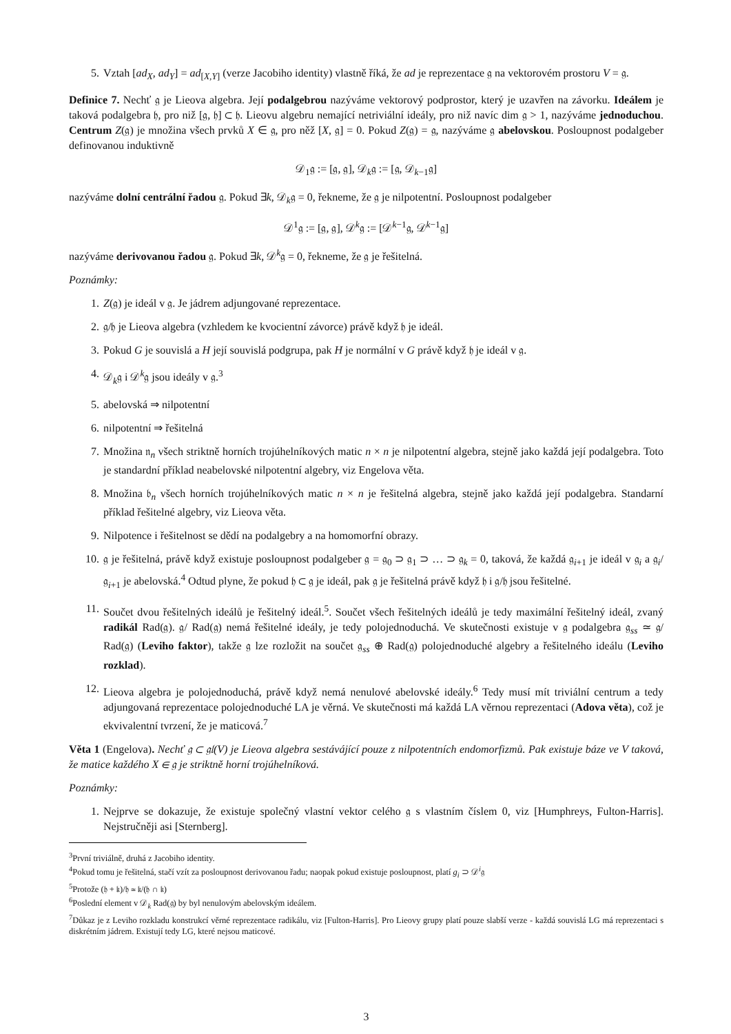5. Vztah [ad<sub>X</sub>, ad<sub>Y</sub>] = ad<sub>[X,Y]</sub> (verze Jacobiho identity) vlastně říká, že ad je reprezentace 𝔤 na vektorovém prostoru V = 𝔤.
Definice 7. Nechť 𝔤 je Lieova algebra. Její podalgebrou nazýváme vektorový podprostor, který je uzavřen na závorku. Ideálem je taková podalgebra 𝔥, pro niž [𝔤, 𝔥] ⊂ 𝔥. Lieovu algebru nemající netriviální ideály, pro niž navíc dim 𝔤 > 1, nazýváme jednoduchou. Centrum Z(𝔤) je množina všech prvků X ∈ 𝔤, pro něž [X, 𝔤] = 0. Pokud Z(𝔤) = 𝔤, nazýváme 𝔤 abelovskou. Posloupnost podalgeber definovanou induktivně
𝒟<sub>1</sub>𝔤 := [𝔤, 𝔤], 𝒟<sub>k</sub>𝔤 := [𝔤, 𝒟<sub>k−1</sub>𝔤]
nazýváme dolní centrální řadou 𝔤. Pokud ∃k, 𝒟<sub>k</sub>𝔤 = 0, řekneme, že 𝔤 je nilpotentní. Posloupnost podalgeber
𝒟<sup>1</sup>𝔤 := [𝔤, 𝔤], 𝒟<sup>k</sup>𝔤 := [𝒟<sup>k−1</sup>𝔤, 𝒟<sup>k−1</sup>𝔤]
nazýváme derivovanou řadou 𝔤. Pokud ∃k, 𝒟<sup>k</sup>𝔤 = 0, řekneme, že 𝔤 je řešitelná.
Poznámky:
1. Z(𝔤) je ideál v 𝔤. Je jádrem adjungované reprezentace.
2. 𝔤/𝔥 je Lieova algebra (vzhledem ke kvocientní závorce) právě když 𝔥 je ideál.
3. Pokud G je souvislá a H její souvislá podgrupa, pak H je normální v G právě když 𝔥 je ideál v 𝔤.
4. 𝒟<sub>k</sub>𝔤 i 𝒟<sup>k</sup>𝔤 jsou ideály v 𝔤.<sup>3</sup>
5. abelovská ⇒ nilpotentní
6. nilpotentní ⇒ řešitelná
7. Množina 𝔫<sub>n</sub> všech striktně horních trojúhelníkových matic n × n je nilpotentní algebra, stejně jako každá její podalgebra. Toto je standardní příklad neabelovské nilpotentní algebry, viz Engelova věta.
8. Množina 𝔟<sub>n</sub> všech horních trojúhelníkových matic n × n je řešitelná algebra, stejně jako každá její podalgebra. Standarní příklad řešitelné algebry, viz Lieova věta.
9. Nilpotence i řešitelnost se dědí na podalgebry a na homomorfní obrazy.
10. 𝔤 je řešitelná, právě když existuje posloupnost podalgeber 𝔤 = 𝔤<sub>0</sub> ⊃ 𝔤<sub>1</sub> ⊃ … ⊃ 𝔤<sub>k</sub> = 0, taková, že každá 𝔤<sub>i+1</sub> je ideál v 𝔤<sub>i</sub> a 𝔤<sub>i</sub>/𝔤<sub>i+1</sub> je abelovská.<sup>4</sup> Odtud plyne, že pokud 𝔥 ⊂ 𝔤 je ideál, pak 𝔤 je řešitelná právě když 𝔥 i 𝔤/𝔥 jsou řešitelné.
11. Součet dvou řešitelných ideálů je řešitelný ideál.<sup>5</sup>. Součet všech řešitelných ideálů je tedy maximální řešitelný ideál, zvaný radikál Rad(𝔤). 𝔤/ Rad(𝔤) nemá řešitelné ideály, je tedy polojednoduchá. Ve skutečnosti existuje v 𝔤 podalgebra 𝔤<sub>ss</sub> ≃ 𝔤/ Rad(𝔤) (Leviho faktor), takže 𝔤 lze rozložit na součet 𝔤<sub>ss</sub> ⊕ Rad(𝔤) polojednoduché algebry a řešitelného ideálu (Leviho rozklad).
12. Lieova algebra je polojednoduchá, právě když nemá nenulové abelovské ideály.<sup>6</sup> Tedy musí mít triviální centrum a tedy adjungovaná reprezentace polojednoduché LA je věrná. Ve skutečnosti má každá LA věrnou reprezentaci (Adova věta), což je ekvivalentní tvrzení, že je maticová.<sup>7</sup>
Věta 1 (Engelova). Nechť 𝔤 ⊂ 𝔤𝔩(V) je Lieova algebra sestávájící pouze z nilpotentních endomorfizmů. Pak existuje báze ve V taková, že matice každého X ∈ 𝔤 je striktně horní trojúhelníková.
Poznámky:
1. Nejprve se dokazuje, že existuje společný vlastní vektor celého 𝔤 s vlastním číslem 0, viz [Humphreys, Fulton-Harris]. Nejstručněji asi [Sternberg].
<sup>3</sup> První triviálně, druhá z Jacobiho identity.
<sup>4</sup> Pokud tomu je řešitelná, stačí vzít za posloupnost derivovanou řadu; naopak pokud existuje posloupnost, platí g<sub>i</sub> ⊃ 𝒟<sup>i</sup>𝔤
<sup>5</sup> Protože (𝔥 + 𝔨)/𝔥 ≃ 𝔨/(𝔥 ∩ 𝔨)
<sup>6</sup> Poslední element v 𝒟<sub>k</sub> Rad(𝔤) by byl nenulovým abelovským ideálem.
<sup>7</sup> Důkaz je z Leviho rozkladu konstrukcí věrné reprezentace radikálu, viz [Fulton-Harris]. Pro Lieovy grupy platí pouze slabší verze - každá souvislá LG má reprezentaci s diskrétním jádrem. Existují tedy LG, které nejsou maticové.
3